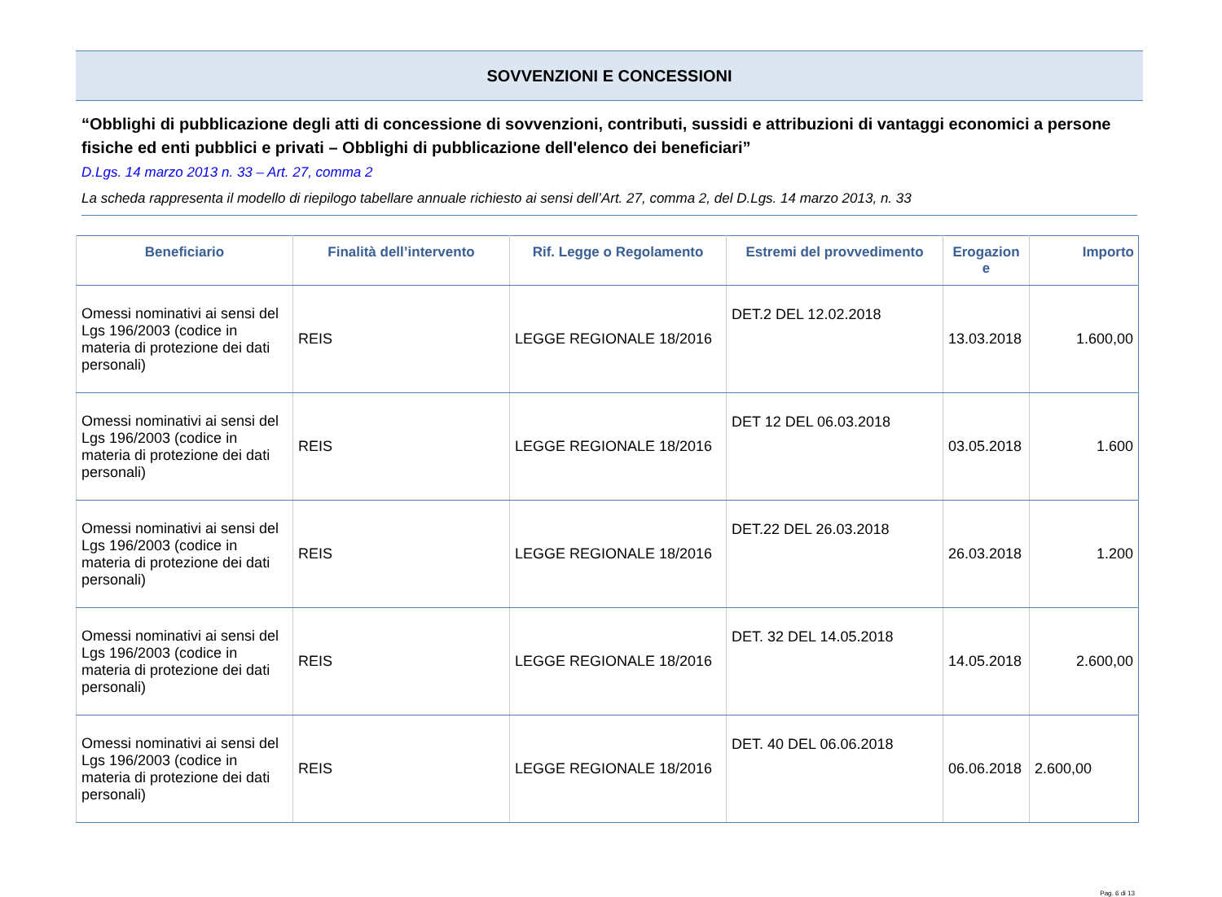SOVVENZIONI E CONCESSIONI
“Obblighi di pubblicazione degli atti di concessione di sovvenzioni, contributi, sussidi e attribuzioni di vantaggi economici a persone fisiche ed enti pubblici e privati – Obblighi di pubblicazione dell'elenco dei beneficiari”
D.Lgs. 14 marzo 2013 n. 33 – Art. 27, comma 2
La scheda rappresenta il modello di riepilogo tabellare annuale richiesto ai sensi dell’Art. 27, comma 2, del D.Lgs. 14 marzo 2013, n. 33
| Beneficiario | Finalità dell’intervento | Rif. Legge o Regolamento | Estremi del provvedimento | Erogazion e | Importo |
| --- | --- | --- | --- | --- | --- |
| Omessi nominativi ai sensi del Lgs 196/2003 (codice in materia di protezione dei dati personali) | REIS | LEGGE REGIONALE 18/2016 | DET.2 DEL 12.02.2018 | 13.03.2018 | 1.600,00 |
| Omessi nominativi ai sensi del Lgs 196/2003 (codice in materia di protezione dei dati personali) | REIS | LEGGE REGIONALE 18/2016 | DET 12 DEL 06.03.2018 | 03.05.2018 | 1.600 |
| Omessi nominativi ai sensi del Lgs 196/2003 (codice in materia di protezione dei dati personali) | REIS | LEGGE REGIONALE 18/2016 | DET.22 DEL 26.03.2018 | 26.03.2018 | 1.200 |
| Omessi nominativi ai sensi del Lgs 196/2003 (codice in materia di protezione dei dati personali) | REIS | LEGGE REGIONALE 18/2016 | DET. 32 DEL 14.05.2018 | 14.05.2018 | 2.600,00 |
| Omessi nominativi ai sensi del Lgs 196/2003 (codice in materia di protezione dei dati personali) | REIS | LEGGE REGIONALE 18/2016 | DET. 40 DEL 06.06.2018 | 06.06.2018 | 2.600,00 |
Pag. 6 di 13